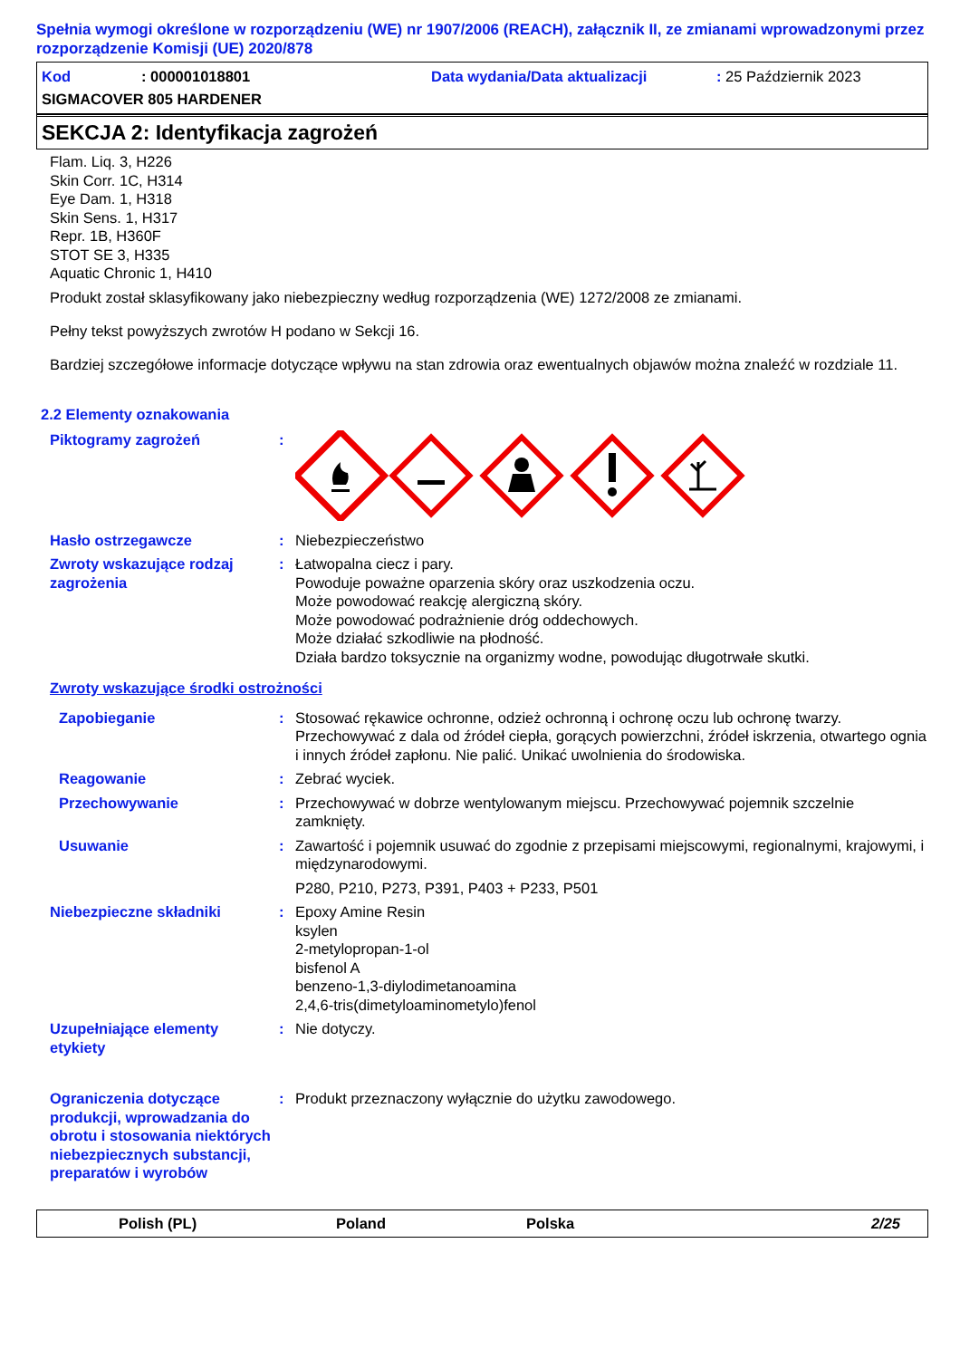Spełnia wymogi określone w rozporządzeniu (WE) nr 1907/2006 (REACH), załącznik II, ze zmianami wprowadzonymi przez rozporządzenie Komisji (UE) 2020/878
Kod: 000001018801 Data wydania/Data aktualizacji: 25 Październik 2023
SIGMACOVER 805 HARDENER
SEKCJA 2: Identyfikacja zagrożeń
Flam. Liq. 3, H226
Skin Corr. 1C, H314
Eye Dam. 1, H318
Skin Sens. 1, H317
Repr. 1B, H360F
STOT SE 3, H335
Aquatic Chronic 1, H410
Produkt został sklasyfikowany jako niebezpieczny według rozporządzenia (WE) 1272/2008 ze zmianami.
Pełny tekst powyższych zwrotów H podano w Sekcji 16.
Bardziej szczegółowe informacje dotyczące wpływu na stan zdrowia oraz ewentualnych objawów można znaleźć w rozdziale 11.
2.2 Elementy oznakowania
Piktogramy zagrożeń:
Hasło ostrzegawcze: Niebezpieczeństwo
Zwroty wskazujące rodzaj zagrożenia: Łatwopalna ciecz i pary.
Powoduje poważne oparzenia skóry oraz uszkodzenia oczu.
Może powodować reakcję alergiczną skóry.
Może powodować podrażnienie dróg oddechowych.
Może działać szkodliwie na płodność.
Działa bardzo toksycznie na organizmy wodne, powodując długotrwałe skutki.
Zwroty wskazujące środki ostrożności
Zapobieganie: Stosować rękawice ochronne, odzież ochronną i ochronę oczu lub ochronę twarzy. Przechowywać z dala od źródeł ciepła, gorących powierzchni, źródeł iskrzenia, otwartego ognia i innych źródeł zapłonu. Nie palić. Unikać uwolnienia do środowiska.
Reagowanie: Zebrać wyciek.
Przechowywanie: Przechowywać w dobrze wentylowanym miejscu. Przechowywać pojemnik szczelnie zamknięty.
Usuwanie: Zawartość i pojemnik usuwać do zgodnie z przepisami miejscowymi, regionalnymi, krajowymi, i międzynarodowymi.
P280, P210, P273, P391, P403 + P233, P501
Niebezpieczne składniki: Epoxy Amine Resin
ksylen
2-metylopropan-1-ol
bisfenol A
benzeno-1,3-diylodimetanoamina
2,4,6-tris(dimetyloaminometylo)fenol
Uzupełniające elementy etykiety: Nie dotyczy.
Ograniczenia dotyczące produkcji, wprowadzania do obrotu i stosowania niektórych niebezpiecznych substancji, preparatów i wyrobów: Produkt przeznaczony wyłącznie do użytku zawodowego.
Polish (PL) Poland Polska 2/25